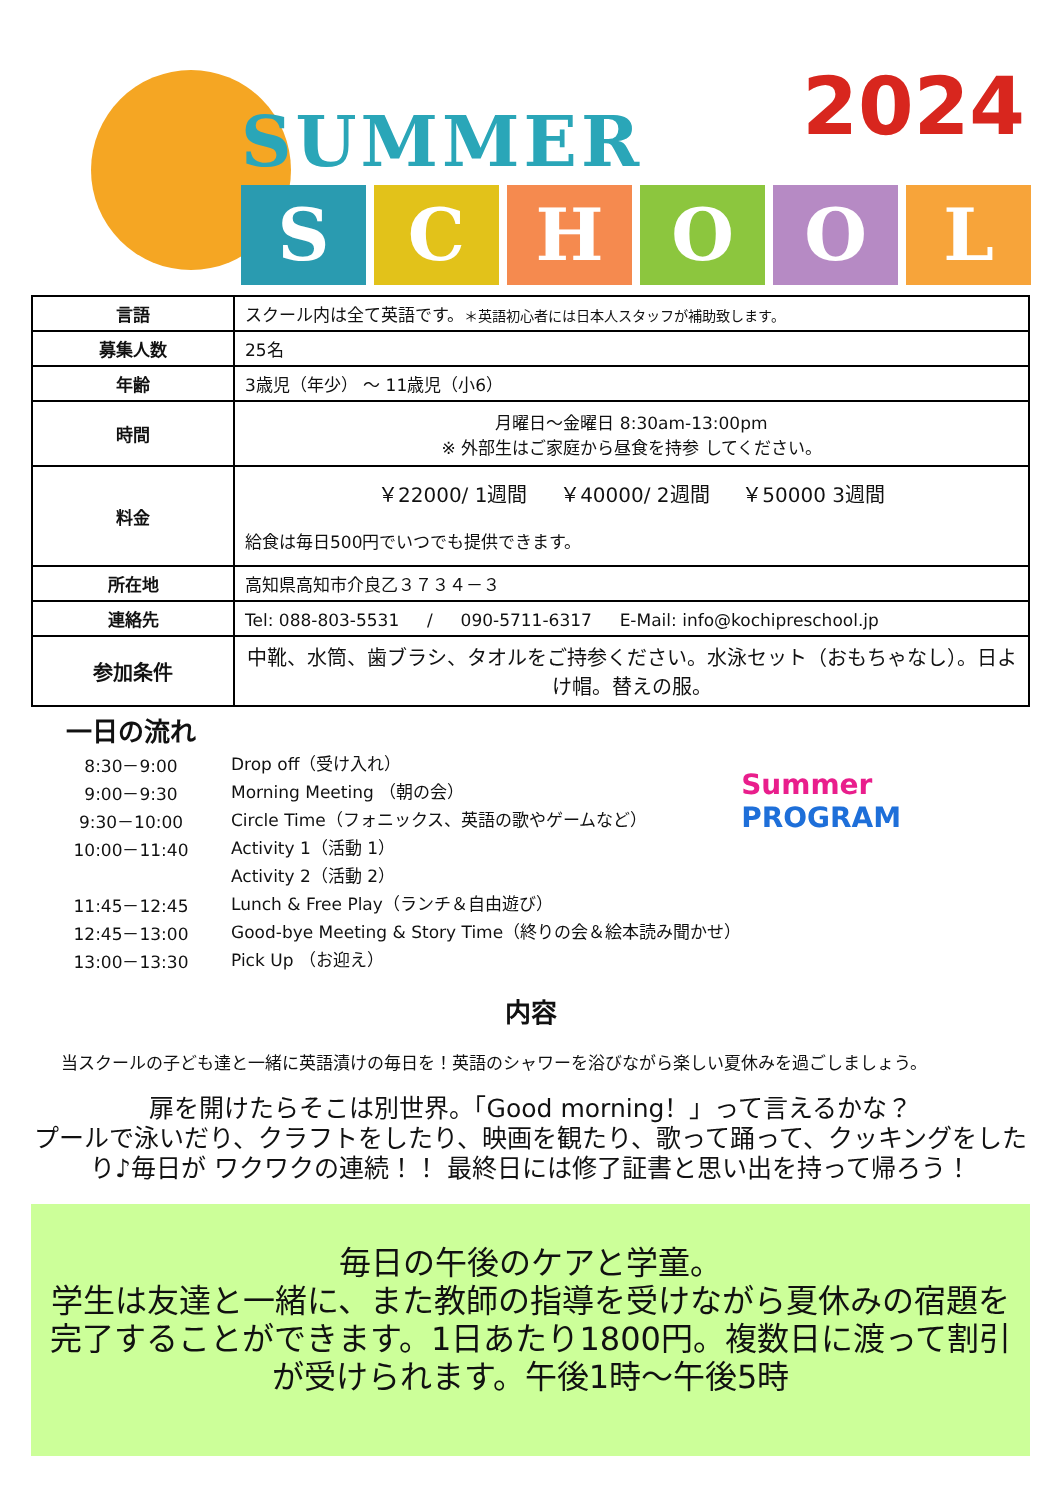SUMMER 2024
SCHOOL
| 言語 | スクール内は全て英語です。 ＊英語初心者には日本人スタッフが補助致します。 |
| 募集人数 | 25名 |
| 年齢 | 3歳児（年少） ～ 11歳児（小6） |
| 時間 | 月曜日～金曜日 8:30am-13:00pm ※ 外部生はご家庭から昼食を持参 してください。 |
| 料金 | ￥22000/ 1週間 ￥40000/ 2週間 ￥50000 3週間 給食は毎日500円でいつでも提供できます。 |
| 所在地 | 高知県高知市介良乙３７３４－３ |
| 連絡先 | Tel: 088-803-5531 / 090-5711-6317 E-Mail: info@kochipreschool.jp |
| 参加条件 | 中靴、水筒、歯ブラシ、タオルをご持参ください。水泳セット（おもちゃなし）。日よけ帽。替えの服。 |
一日の流れ
8:30－9:00 Drop off（受け入れ）
9:00－9:30 Morning Meeting （朝の会）
9:30－10:00 Circle Time（フォニックス、英語の歌やゲームなど）
10:00－11:40 Activity 1（活動 1）
Activity 2（活動 2）
11:45－12:45 Lunch & Free Play（ランチ＆自由遊び）
12:45－13:00 Good-bye Meeting & Story Time（終りの会＆絵本読み聞かせ）
13:00－13:30 Pick Up （お迎え）
Summer
PROGRAM
内容
当スクールの子ども達と一緒に英語漬けの毎日を！英語のシャワーを浴びながら楽しい夏休みを過ごしましょう。
扉を開けたらそこは別世界。「Good morning！」って言えるかな？
プールで泳いだり、クラフトをしたり、映画を観たり、歌って踊って、クッキングをしたり♪毎日が ワクワクの連続！！ 最終日には修了証書と思い出を持って帰ろう！
毎日の午後のケアと学童。
学生は友達と一緒に、また教師の指導を受けながら夏休みの宿題を完了することができます。1日あたり1800円。複数日に渡って割引が受けられます。午後1時～午後5時